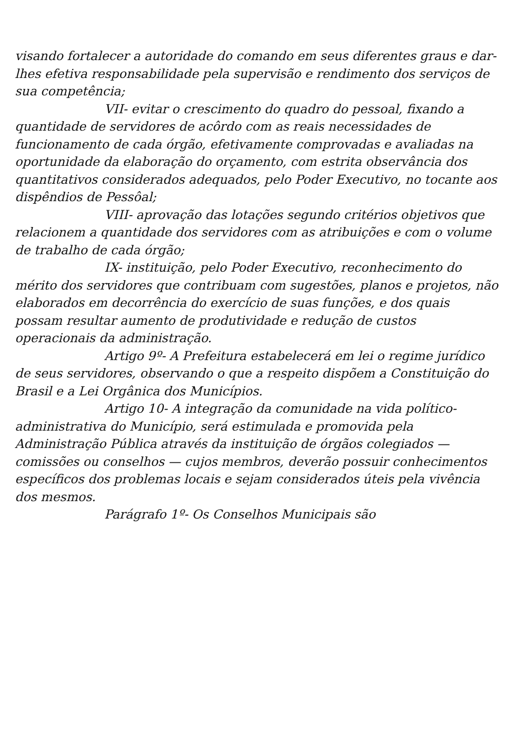visando fortalecer a autoridade do comando em seus diferentes graus e dar-lhes efetiva responsabilidade pela supervisão e rendimento dos serviços de sua competência;
VII- evitar o crescimento do quadro do pessoal, fixando a quantidade de servidores de acôrdo com as reais necessidades de funcionamento de cada órgão, efetivamente comprovadas e avaliadas na oportunidade da elaboração do orçamento, com estrita observância dos quantitativos considerados adequados, pelo Poder Executivo, no tocante aos dispêndios de Pessôal;
VIII- aprovação das lotações segundo critérios objetivos que relacionem a quantidade dos servidores com as atribuições e com o volume de trabalho de cada órgão;
IX- instituição, pelo Poder Executivo, reconhecimento do mérito dos servidores que contribuam com sugestões, planos e projetos, não elaborados em decorrência do exercício de suas funções, e dos quais possam resultar aumento de produtividade e redução de custos operacionais da administração.
Artigo 9º- A Prefeitura estabelecerá em lei o regime jurídico de seus servidores, observando o que a respeito dispõem a Constituição do Brasil e a Lei Orgânica dos Municípios.
Artigo 10- A integração da comunidade na vida político-administrativa do Município, será estimulada e promovida pela Administração Pública através da instituição de órgãos colegiados — comissões ou conselhos — cujos membros, deverão possuir conhecimentos específicos dos problemas locais e sejam considerados úteis pela vivência dos mesmos.
Parágrafo 1º- Os Conselhos Municipais são